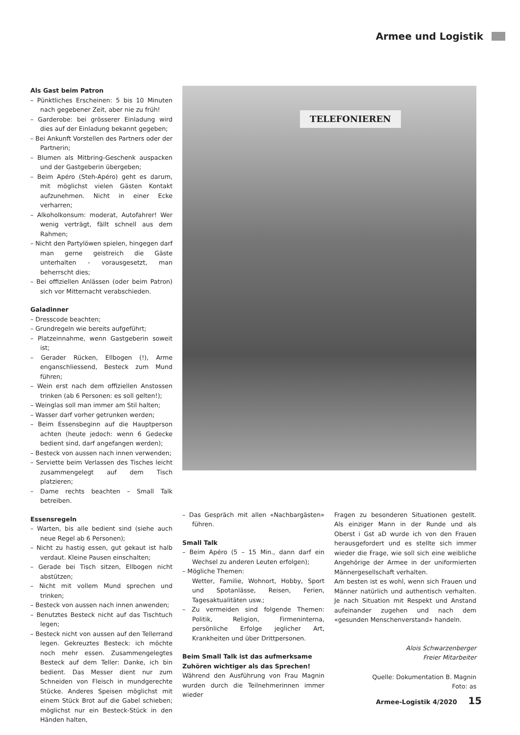Armee und Logistik
Als Gast beim Patron
– Pünktliches Erscheinen: 5 bis 10 Minuten nach gegebener Zeit, aber nie zu früh!
– Garderobe: bei grösserer Einladung wird dies auf der Einladung bekannt gegeben;
– Bei Ankunft Vorstellen des Partners oder der Partnerin;
– Blumen als Mitbring-Geschenk auspacken und der Gastgeberin übergeben;
– Beim Apéro (Steh-Apéro) geht es darum, mit möglichst vielen Gästen Kontakt aufzunehmen. Nicht in einer Ecke verharren;
– Alkoholkonsum: moderat, Autofahrer! Wer wenig verträgt, fällt schnell aus dem Rahmen;
– Nicht den Partylöwen spielen, hingegen darf man gerne geistreich die Gäste unterhalten - vorausgesetzt, man beherrscht dies;
– Bei offiziellen Anlässen (oder beim Patron) sich vor Mitternacht verabschieden.
Galadinner
– Dresscode beachten;
– Grundregeln wie bereits aufgeführt;
– Platzeinnahme, wenn Gastgeberin soweit ist;
– Gerader Rücken, Ellbogen (!), Arme enganschliessend, Besteck zum Mund führen;
– Wein erst nach dem offiziellen Anstossen trinken (ab 6 Personen: es soll gelten!);
– Weinglas soll man immer am Stil halten;
– Wasser darf vorher getrunken werden;
– Beim Essensbeginn auf die Hauptperson achten (heute jedoch: wenn 6 Gedecke bedient sind, darf angefangen werden);
– Besteck von aussen nach innen verwenden;
– Serviette beim Verlassen des Tisches leicht zusammengelegt auf dem Tisch platzieren;
– Dame rechts beachten – Small Talk betreiben.
Essensregeln
– Warten, bis alle bedient sind (siehe auch neue Regel ab 6 Personen);
– Nicht zu hastig essen, gut gekaut ist halb verdaut. Kleine Pausen einschalten;
– Gerade bei Tisch sitzen, Ellbogen nicht abstützen;
– Nicht mit vollem Mund sprechen und trinken;
– Besteck von aussen nach innen anwenden;
– Benutztes Besteck nicht auf das Tischtuch legen;
– Besteck nicht von aussen auf den Tellerrand legen. Gekreuztes Besteck: ich möchte noch mehr essen. Zusammengelegtes Besteck auf dem Teller: Danke, ich bin bedient. Das Messer dient nur zum Schneiden von Fleisch in mundgerechte Stücke. Anderes Speisen möglichst mit einem Stück Brot auf die Gabel schieben; möglichst nur ein Besteck-Stück in den Händen halten,
TELEFONIEREN
– Das Gespräch mit allen «Nachbargästen» führen.
Small Talk
– Beim Apéro (5 – 15 Min., dann darf ein Wechsel zu anderen Leuten erfolgen);
– Mögliche Themen:
Wetter, Familie, Wohnort, Hobby, Sport und Spotanlässe, Reisen, Ferien, Tagesaktualitäten usw.;
– Zu vermeiden sind folgende Themen: Politik, Religion, Firmeninterna, persönliche Erfolge jeglicher Art, Krankheiten und über Drittpersonen.
Beim Small Talk ist das aufmerksame Zuhören wichtiger als das Sprechen!
Während den Ausführung von Frau Magnin wurden durch die Teilnehmerinnen immer wieder
Fragen zu besonderen Situationen gestellt. Als einziger Mann in der Runde und als Oberst i Gst aD wurde ich von den Frauen herausgefordert und es stellte sich immer wieder die Frage, wie soll sich eine weibliche Angehörige der Armee in der uniformierten Männergesellschaft verhalten.
Am besten ist es wohl, wenn sich Frauen und Männer natürlich und authentisch verhalten. Je nach Situation mit Respekt und Anstand aufeinander zugehen und nach dem «gesunden Menschenverstand» handeln.
Alois Schwarzenberger
Freier Mitarbeiter
Quelle: Dokumentation B. Magnin
Foto: as
Armee-Logistik 4/2020 15